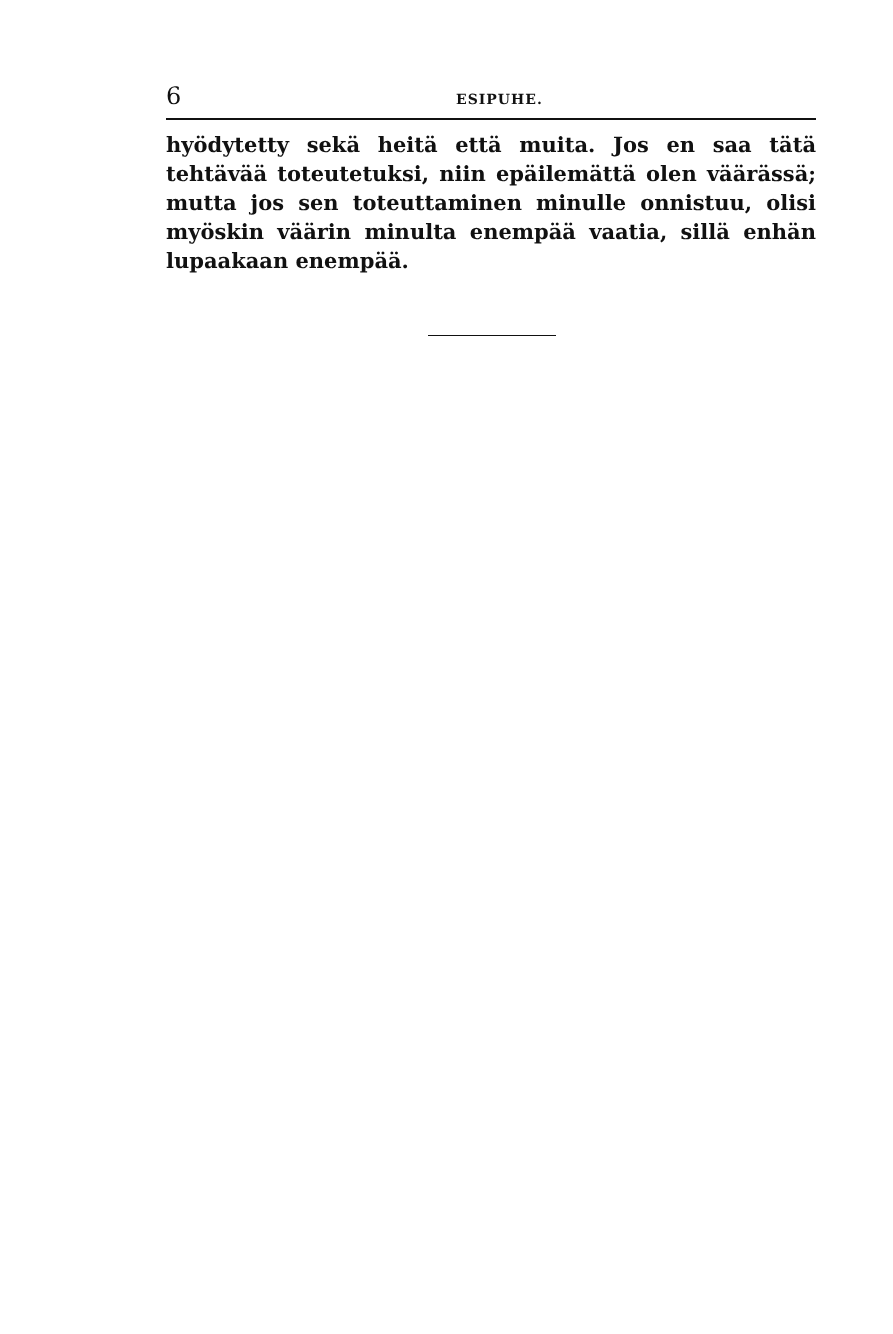6 ESIPUHE.
hyödytetty sekä heitä että muita. Jos en saa tätä tehtävää toteutetuksi, niin epäilemättä olen väärässä; mutta jos sen toteuttaminen minulle onnistuu, olisi myöskin väärin minulta enempää vaatia, sillä enhän lupaakaan enempää.